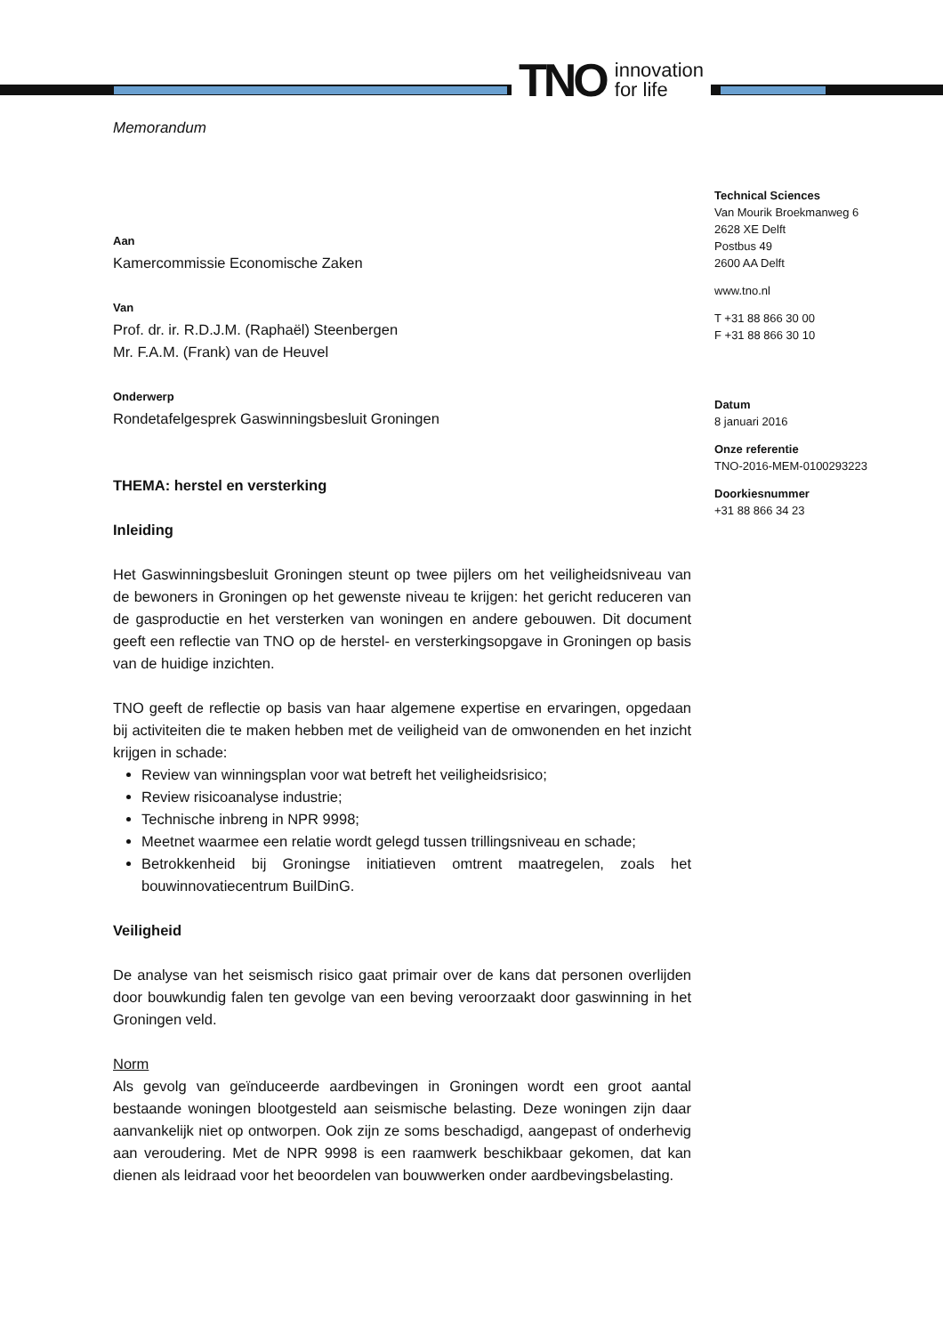TNO innovation
for life
Memorandum
Aan
Kamercommissie Economische Zaken
Van
Prof. dr. ir. R.D.J.M. (Raphaël) Steenbergen
Mr. F.A.M. (Frank) van de Heuvel
Onderwerp
Rondetafelgesprek Gaswinningsbesluit Groningen
THEMA: herstel en versterking
Inleiding
Het Gaswinningsbesluit Groningen steunt op twee pijlers om het veiligheidsniveau van de bewoners in Groningen op het gewenste niveau te krijgen: het gericht reduceren van de gasproductie en het versterken van woningen en andere gebouwen. Dit document geeft een reflectie van TNO op de herstel- en versterkingsopgave in Groningen op basis van de huidige inzichten.
TNO geeft de reflectie op basis van haar algemene expertise en ervaringen, opgedaan bij activiteiten die te maken hebben met de veiligheid van de omwonenden en het inzicht krijgen in schade:
Review van winningsplan voor wat betreft het veiligheidsrisico;
Review risicoanalyse industrie;
Technische inbreng in NPR 9998;
Meetnet waarmee een relatie wordt gelegd tussen trillingsniveau en schade;
Betrokkenheid bij Groningse initiatieven omtrent maatregelen, zoals het bouwinnovatiecentrum BuilDinG.
Veiligheid
De analyse van het seismisch risico gaat primair over de kans dat personen overlijden door bouwkundig falen ten gevolge van een beving veroorzaakt door gaswinning in het Groningen veld.
Norm
Als gevolg van geïnduceerde aardbevingen in Groningen wordt een groot aantal bestaande woningen blootgesteld aan seismische belasting. Deze woningen zijn daar aanvankelijk niet op ontworpen. Ook zijn ze soms beschadigd, aangepast of onderhevig aan veroudering. Met de NPR 9998 is een raamwerk beschikbaar gekomen, dat kan dienen als leidraad voor het beoordelen van bouwwerken onder aardbevingsbelasting.
Technical Sciences
Van Mourik Broekmanweg 6
2628 XE Delft
Postbus 49
2600 AA Delft
www.tno.nl
T +31 88 866 30 00
F +31 88 866 30 10
Datum
8 januari 2016
Onze referentie
TNO-2016-MEM-0100293223
Doorkiesnummer
+31 88 866 34 23